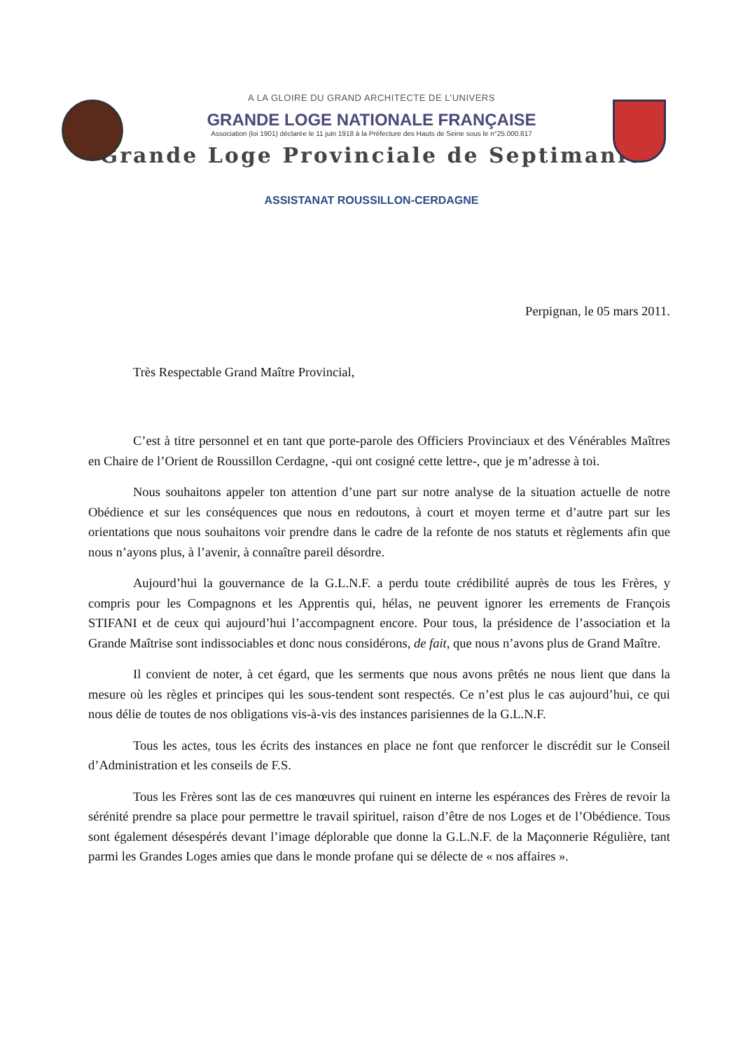A LA GLOIRE DU GRAND ARCHITECTE DE L’UNIVERS
GRANDE LOGE NATIONALE FRANÇAISE
Association (loi 1901) déclarée le 11 juin 1918 à la Préfecture des Hauts de Seine sous le n°25.000.817
Grande Loge Provinciale de Septimanie
ASSISTANAT ROUSSILLON-CERDAGNE
Perpignan, le 05 mars 2011.
Très Respectable Grand Maître Provincial,
C’est à titre personnel et en tant que porte-parole des Officiers Provinciaux et des Vénérables Maîtres en Chaire de l’Orient de Roussillon Cerdagne, -qui ont cosigné cette lettre-, que je m’adresse à toi.
Nous souhaitons appeler ton attention d’une part sur notre analyse de la situation actuelle de notre Obédience et sur les conséquences que nous en redoutons, à court et moyen terme et d’autre part sur les orientations que nous souhaitons voir prendre dans le cadre de la refonte de nos statuts et règlements afin que nous n’ayons plus, à l’avenir, à connaître pareil désordre.
Aujourd’hui la gouvernance de la G.L.N.F. a perdu toute crédibilité auprès de tous les Frères, y compris pour les Compagnons et les Apprentis qui, hélas, ne peuvent ignorer les errements de François STIFANI et de ceux qui aujourd’hui l’accompagnent encore. Pour tous, la présidence de l’association et la Grande Maîtrise sont indissociables et donc nous considérons, de fait, que nous n’avons plus de Grand Maître.
Il convient de noter, à cet égard, que les serments que nous avons prêtés ne nous lient que dans la mesure où les règles et principes qui les sous-tendent sont respectés. Ce n’est plus le cas aujourd’hui, ce qui nous délie de toutes de nos obligations vis-à-vis des instances parisiennes de la G.L.N.F.
Tous les actes, tous les écrits des instances en place ne font que renforcer le discrédit sur le Conseil d’Administration et les conseils de F.S.
Tous les Frères sont las de ces manœuvres qui ruinent en interne les espérances des Frères de revoir la sérénité prendre sa place pour permettre le travail spirituel, raison d’être de nos Loges et de l’Obédience. Tous sont également désespérés devant l’image déplorable que donne la G.L.N.F. de la Maçonnerie Régulière, tant parmi les Grandes Loges amies que dans le monde profane qui se délecte de « nos affaires ».